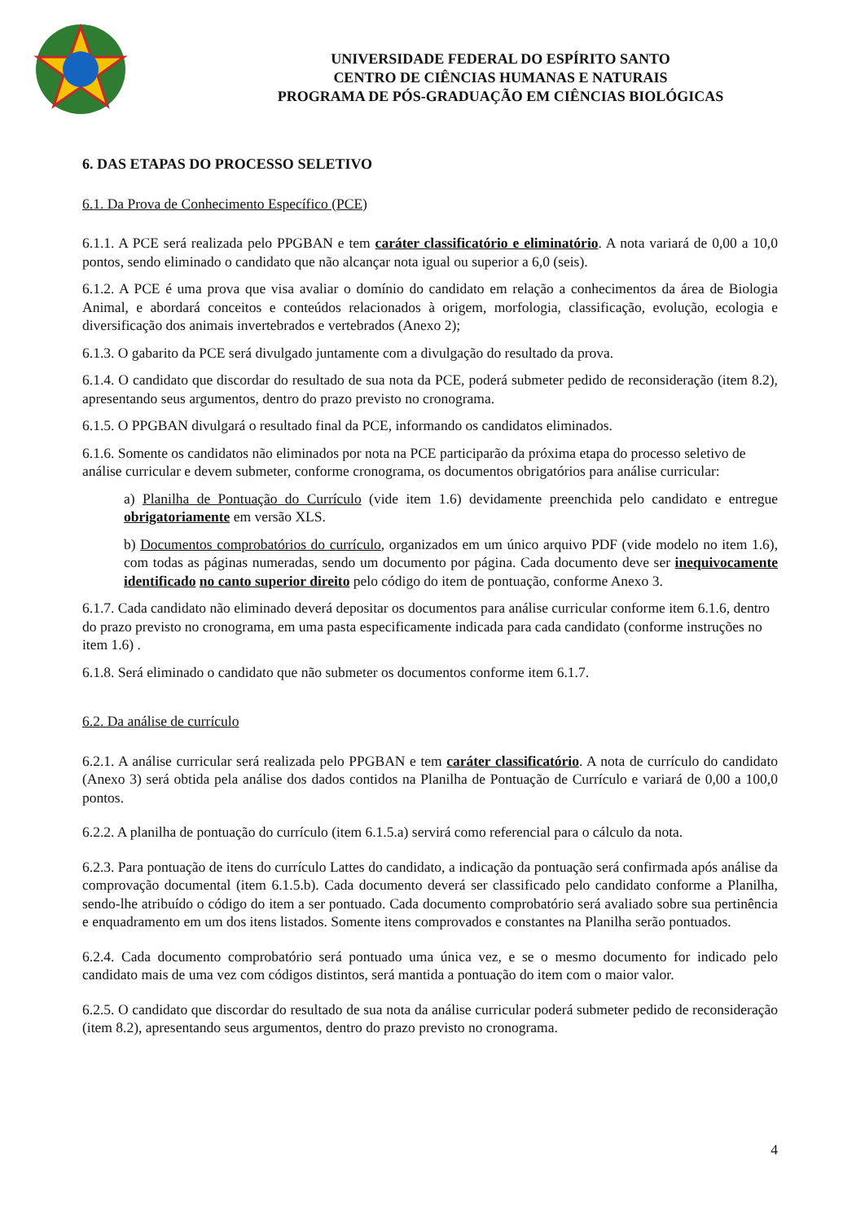UNIVERSIDADE FEDERAL DO ESPÍRITO SANTO
CENTRO DE CIÊNCIAS HUMANAS E NATURAIS
PROGRAMA DE PÓS-GRADUAÇÃO EM CIÊNCIAS BIOLÓGICAS
6. DAS ETAPAS DO PROCESSO SELETIVO
6.1. Da Prova de Conhecimento Específico (PCE)
6.1.1. A PCE será realizada pelo PPGBAN e tem caráter classificatório e eliminatório. A nota variará de 0,00 a 10,0 pontos, sendo eliminado o candidato que não alcançar nota igual ou superior a 6,0 (seis).
6.1.2. A PCE é uma prova que visa avaliar o domínio do candidato em relação a conhecimentos da área de Biologia Animal, e abordará conceitos e conteúdos relacionados à origem, morfologia, classificação, evolução, ecologia e diversificação dos animais invertebrados e vertebrados (Anexo 2);
6.1.3. O gabarito da PCE será divulgado juntamente com a divulgação do resultado da prova.
6.1.4. O candidato que discordar do resultado de sua nota da PCE, poderá submeter pedido de reconsideração (item 8.2), apresentando seus argumentos, dentro do prazo previsto no cronograma.
6.1.5. O PPGBAN divulgará o resultado final da PCE, informando os candidatos eliminados.
6.1.6. Somente os candidatos não eliminados por nota na PCE participarão da próxima etapa do processo seletivo de análise curricular e devem submeter, conforme cronograma, os documentos obrigatórios para análise curricular:
a) Planilha de Pontuação do Currículo (vide item 1.6) devidamente preenchida pelo candidato e entregue obrigatoriamente em versão XLS.
b) Documentos comprobatórios do currículo, organizados em um único arquivo PDF (vide modelo no item 1.6), com todas as páginas numeradas, sendo um documento por página. Cada documento deve ser inequivocamente identificado no canto superior direito pelo código do item de pontuação, conforme Anexo 3.
6.1.7. Cada candidato não eliminado deverá depositar os documentos para análise curricular conforme item 6.1.6, dentro do prazo previsto no cronograma, em uma pasta especificamente indicada para cada candidato (conforme instruções no item 1.6) .
6.1.8. Será eliminado o candidato que não submeter os documentos conforme item 6.1.7.
6.2. Da análise de currículo
6.2.1. A análise curricular será realizada pelo PPGBAN e tem caráter classificatório. A nota de currículo do candidato (Anexo 3) será obtida pela análise dos dados contidos na Planilha de Pontuação de Currículo e variará de 0,00 a 100,0 pontos.
6.2.2. A planilha de pontuação do currículo (item 6.1.5.a) servirá como referencial para o cálculo da nota.
6.2.3. Para pontuação de itens do currículo Lattes do candidato, a indicação da pontuação será confirmada após análise da comprovação documental (item 6.1.5.b). Cada documento deverá ser classificado pelo candidato conforme a Planilha, sendo-lhe atribuído o código do item a ser pontuado. Cada documento comprobatório será avaliado sobre sua pertinência e enquadramento em um dos itens listados. Somente itens comprovados e constantes na Planilha serão pontuados.
6.2.4. Cada documento comprobatório será pontuado uma única vez, e se o mesmo documento for indicado pelo candidato mais de uma vez com códigos distintos, será mantida a pontuação do item com o maior valor.
6.2.5. O candidato que discordar do resultado de sua nota da análise curricular poderá submeter pedido de reconsideração (item 8.2), apresentando seus argumentos, dentro do prazo previsto no cronograma.
4